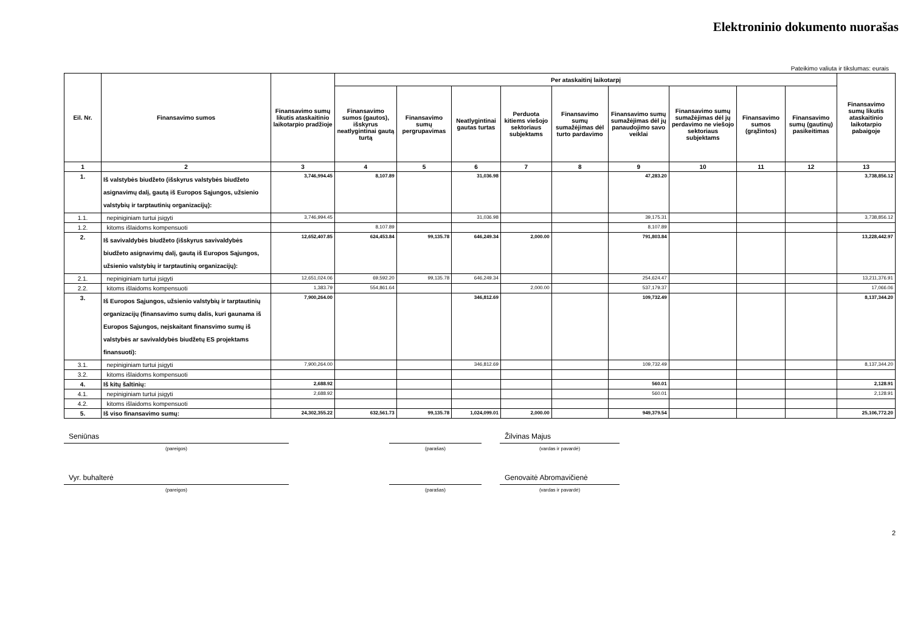Elektroninio dokumento nuorašas
Pateikimo valiuta ir tikslumas: eurais
| Eil. Nr. | Finansavimo sumos | Finansavimo sumų likutis ataskaitinio laikotarpio pradžioje | Per ataskaitinį laikotarpį | | | | | | | | | Finansavimo sumų likutis ataskaitinio laikotarpio pabaigoje |
| --- | --- | --- | --- | --- | --- | --- | --- | --- | --- | --- | --- | --- |
| | | | Finansavimo sumos (gautos), išskyrus neatlygintinai gautą turtą | Finansavimo sumų pergrupavimas | Neatlygintinai gautas turtas | Perduota kitiems viešojo sektoriaus subjektams | Finansavimo sumų sumažėjimas dėl turto pardavimo | Finansavimo sumų sumažėjimas dėl jų panaudojimo savo veiklai | Finansavimo sumų sumažėjimas dėl jų perdavimo ne viešojo sektoriaus subjektams | Finansavimo sumos (grąžintos) | Finansavimo sumų (gautinų) pasikeitimas | |
| 1 | 2 | 3 | 4 | 5 | 6 | 7 | 8 | 9 | 10 | 11 | 12 | 13 |
| 1. | Iš valstybės biudžeto (išskyrus valstybės biudžeto asignavimų dalį, gautą iš Europos Sąjungos, užsienio valstybių ir tarptautinių organizacijų): | 3,746,994.45 | 8,107.89 | | 31,036.98 | | | 47,283.20 | | | | 3,738,856.12 |
| 1.1. | nepiniginiam turtui įsigyti | 3,746,994.45 | | | 31,036.98 | | | 39,175.31 | | | | 3,738,856.12 |
| 1.2. | kitoms išlaidoms kompensuoti | | 8,107.89 | | | | | 8,107.89 | | | | |
| 2. | Iš savivaldybės biudžeto (išskyrus savivaldybės biudžeto asignavimų dalį, gautą iš Europos Sąjungos, užsienio valstybių ir tarptautinių organizacijų): | 12,652,407.85 | 624,453.84 | 99,135.78 | 646,249.34 | 2,000.00 | | 791,803.84 | | | | 13,228,442.97 |
| 2.1. | nepiniginiam turtui įsigyti | 12,651,024.06 | 69,592.20 | 99,135.78 | 646,249.34 | | | 254,624.47 | | | | 13,211,376.91 |
| 2.2. | kitoms išlaidoms kompensuoti | 1,383.79 | 554,861.64 | | | 2,000.00 | | 537,179.37 | | | | 17,066.06 |
| 3. | Iš Europos Sąjungos, užsienio valstybių ir tarptautinių organizacijų (finansavimo sumų dalis, kuri gaunama iš Europos Sąjungos, neįskaitant finansvimo sumų iš valstybės ar savivaldybės biudžetų ES projektams finansuoti): | 7,900,264.00 | | | 346,812.69 | | | 109,732.49 | | | | 8,137,344.20 |
| 3.1. | nepiniginiam turtui įsigyti | 7,900,264.00 | | | 346,812.69 | | | 109,732.49 | | | | 8,137,344.20 |
| 3.2. | kitoms išlaidoms kompensuoti | | | | | | | | | | | |
| 4. | Iš kitų šaltinių: | 2,688.92 | | | | | | 560.01 | | | | 2,128.91 |
| 4.1. | nepiniginiam turtui įsigyti | 2,688.92 | | | | | | 560.01 | | | | 2,128.91 |
| 4.2. | kitoms išlaidoms kompensuoti | | | | | | | | | | | |
| 5. | Iš viso finansavimo sumų: | 24,302,355.22 | 632,561.73 | 99,135.78 | 1,024,099.01 | 2,000.00 | | 949,379.54 | | | | 25,106,772.20 |
Seniūnas
(pareigos)
(parašas)
Žilvinas Majus
(vardas ir pavardė)
Vyr. buhalterė
(pareigos)
(parašas)
Genovaitė Abromavičienė
(vardas ir pavardė)
2